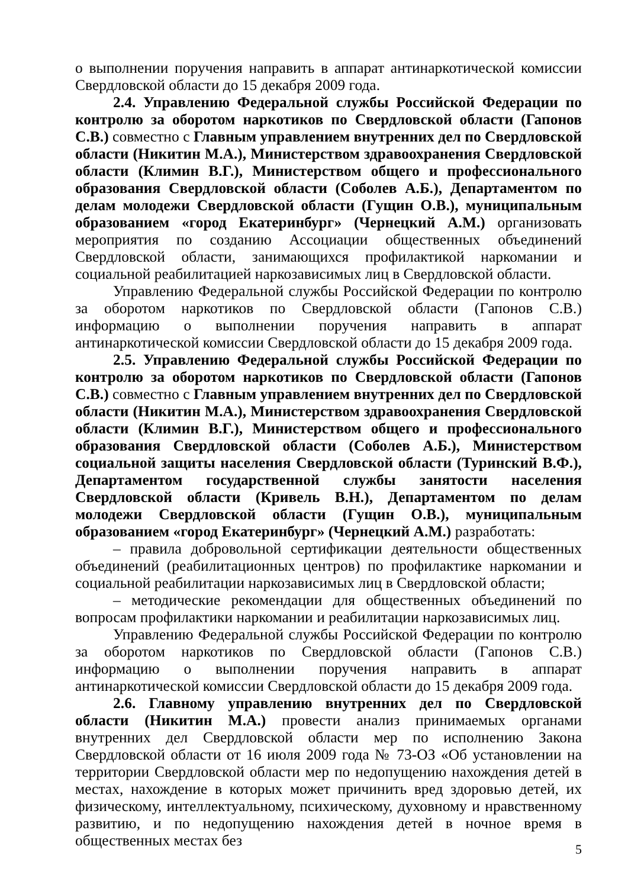о выполнении поручения направить в аппарат антинаркотической комиссии Свердловской области до 15 декабря 2009 года.
2.4. Управлению Федеральной службы Российской Федерации по контролю за оборотом наркотиков по Свердловской области (Гапонов С.В.) совместно с Главным управлением внутренних дел по Свердловской области (Никитин М.А.), Министерством здравоохранения Свердловской области (Климин В.Г.), Министерством общего и профессионального образования Свердловской области (Соболев А.Б.), Департаментом по делам молодежи Свердловской области (Гущин О.В.), муниципальным образованием «город Екатеринбург» (Чернецкий А.М.) организовать мероприятия по созданию Ассоциации общественных объединений Свердловской области, занимающихся профилактикой наркомании и социальной реабилитацией наркозависимых лиц в Свердловской области.
Управлению Федеральной службы Российской Федерации по контролю за оборотом наркотиков по Свердловской области (Гапонов С.В.) информацию о выполнении поручения направить в аппарат антинаркотической комиссии Свердловской области до 15 декабря 2009 года.
2.5. Управлению Федеральной службы Российской Федерации по контролю за оборотом наркотиков по Свердловской области (Гапонов С.В.) совместно с Главным управлением внутренних дел по Свердловской области (Никитин М.А.), Министерством здравоохранения Свердловской области (Климин В.Г.), Министерством общего и профессионального образования Свердловской области (Соболев А.Б.), Министерством социальной защиты населения Свердловской области (Туринский В.Ф.), Департаментом государственной службы занятости населения Свердловской области (Кривель В.Н.), Департаментом по делам молодежи Свердловской области (Гущин О.В.), муниципальным образованием «город Екатеринбург» (Чернецкий А.М.) разработать:
– правила добровольной сертификации деятельности общественных объединений (реабилитационных центров) по профилактике наркомании и социальной реабилитации наркозависимых лиц в Свердловской области;
– методические рекомендации для общественных объединений по вопросам профилактики наркомании и реабилитации наркозависимых лиц.
Управлению Федеральной службы Российской Федерации по контролю за оборотом наркотиков по Свердловской области (Гапонов С.В.) информацию о выполнении поручения направить в аппарат антинаркотической комиссии Свердловской области до 15 декабря 2009 года.
2.6. Главному управлению внутренних дел по Свердловской области (Никитин М.А.) провести анализ принимаемых органами внутренних дел Свердловской области мер по исполнению Закона Свердловской области от 16 июля 2009 года № 73-ОЗ «Об установлении на территории Свердловской области мер по недопущению нахождения детей в местах, нахождение в которых может причинить вред здоровью детей, их физическому, интеллектуальному, психическому, духовному и нравственному развитию, и по недопущению нахождения детей в ночное время в общественных местах без
5